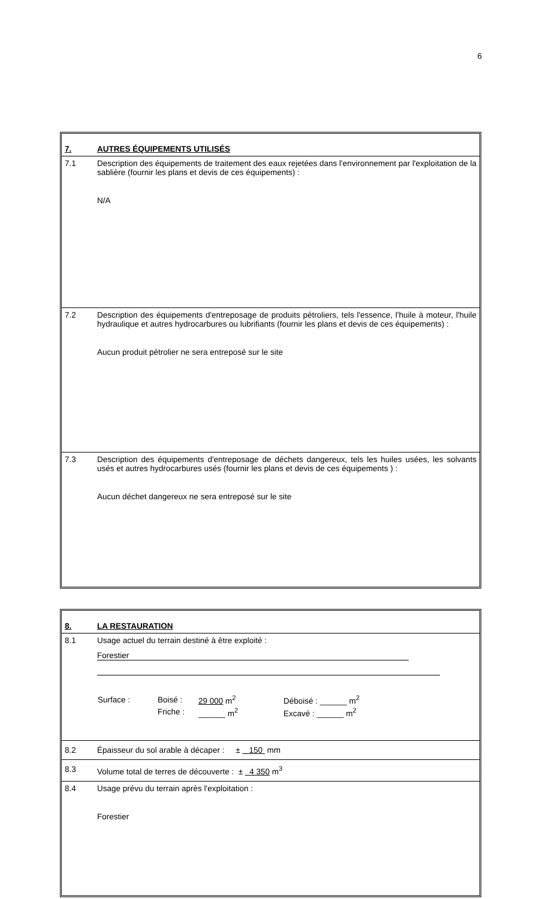6
7. AUTRES ÉQUIPEMENTS UTILISÉS
7.1 Description des équipements de traitement des eaux rejetées dans l'environnement par l'exploitation de la sablière (fournir les plans et devis de ces équipements) :
N/A
7.2 Description des équipements d'entreposage de produits pétroliers, tels l'essence, l'huile à moteur, l'huile hydraulique et autres hydrocarbures ou lubrifiants (fournir les plans et devis de ces équipements) :
Aucun produit pétrolier ne sera entreposé sur le site
7.3 Description des équipements d'entreposage de déchets dangereux, tels les huiles usées, les solvants usés et autres hydrocarbures usés (fournir les plans et devis de ces équipements ) :
Aucun déchet dangereux ne sera entreposé sur le site
8. LA RESTAURATION
8.1 Usage actuel du terrain destiné à être exploité :
Forestier
| Surface : | Boisé : | 29 000 m<sup>2</sup> | Déboisé : ______ m<sup>2</sup> |
| | Friche : | ______ m<sup>2</sup> | Excavé : ______ m<sup>2</sup> |
8.2 Épaisseur du sol arable à décaper : ± 150 mm
8.3 Volume total de terres de découverte : ± 4 350 m<sup>3</sup>
8.4 Usage prévu du terrain après l'exploitation :
Forestier